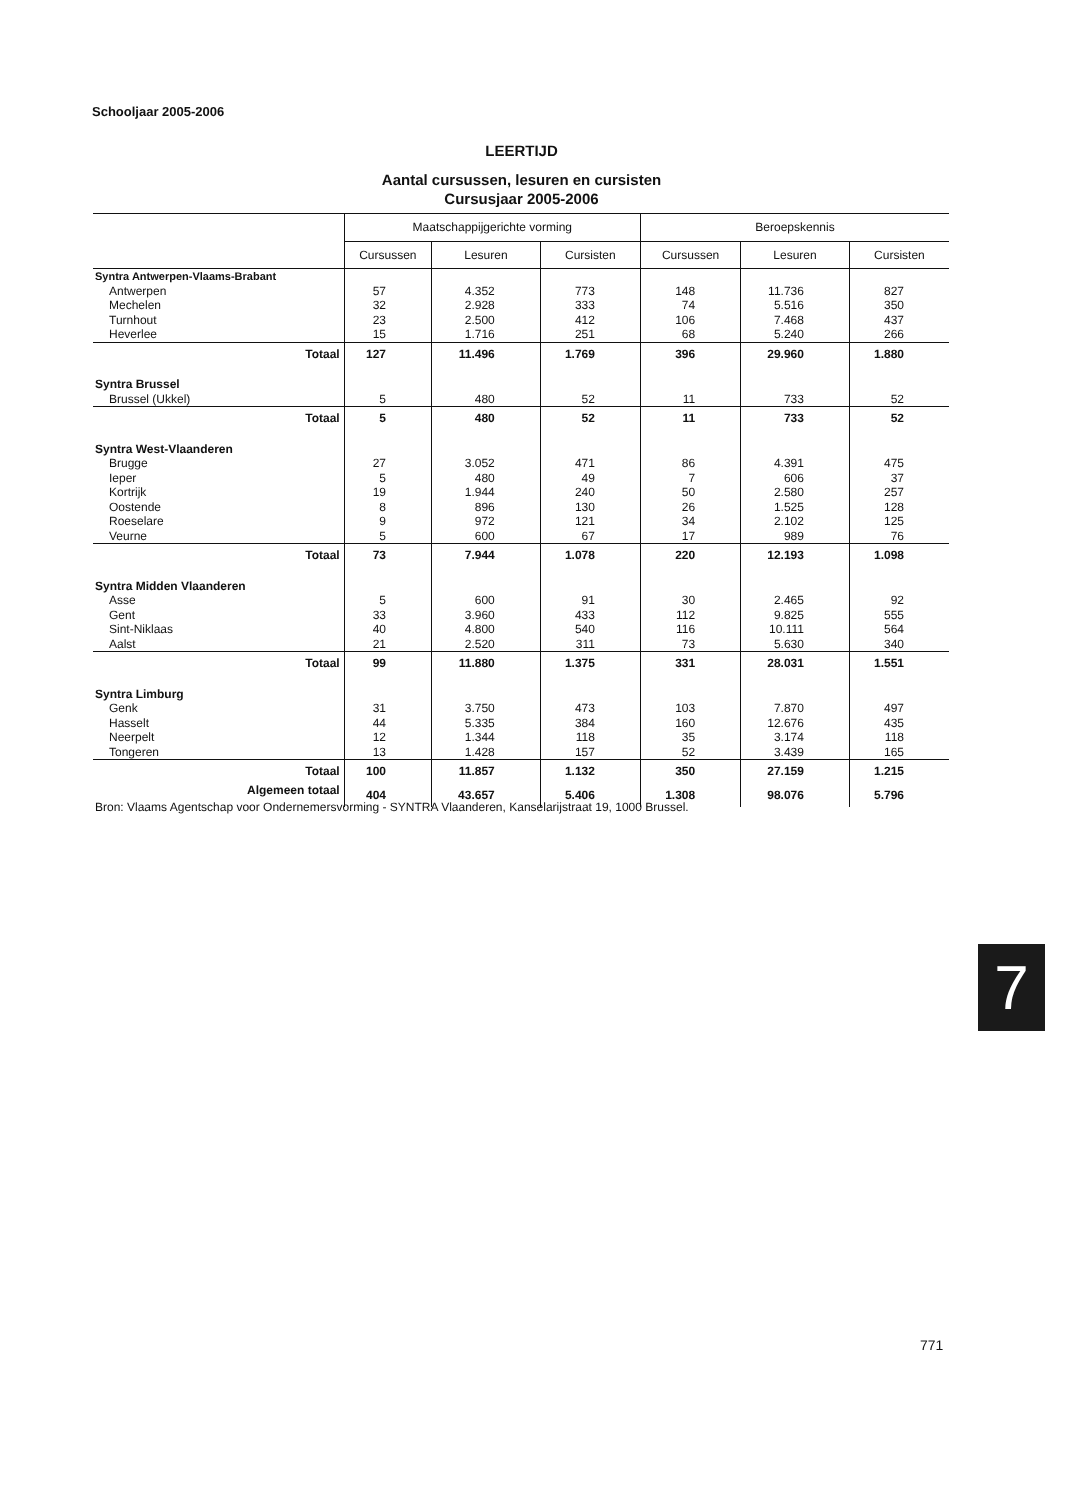Schooljaar 2005-2006
LEERTIJD
Aantal cursussen, lesuren en cursisten
Cursusjaar 2005-2006
| | Maatschappijgerichte vorming | | | Beroepskennis | | |
| --- | --- | --- | --- | --- | --- | --- |
| | Cursussen | Lesuren | Cursisten | Cursussen | Lesuren | Cursisten |
| Syntra Antwerpen-Vlaams-Brabant | | | | | | |
| Antwerpen | 57 | 4.352 | 773 | 148 | 11.736 | 827 |
| Mechelen | 32 | 2.928 | 333 | 74 | 5.516 | 350 |
| Turnhout | 23 | 2.500 | 412 | 106 | 7.468 | 437 |
| Heverlee | 15 | 1.716 | 251 | 68 | 5.240 | 266 |
| Totaal | 127 | 11.496 | 1.769 | 396 | 29.960 | 1.880 |
| Syntra Brussel | | | | | | |
| Brussel (Ukkel) | 5 | 480 | 52 | 11 | 733 | 52 |
| Totaal | 5 | 480 | 52 | 11 | 733 | 52 |
| Syntra West-Vlaanderen | | | | | | |
| Brugge | 27 | 3.052 | 471 | 86 | 4.391 | 475 |
| Ieper | 5 | 480 | 49 | 7 | 606 | 37 |
| Kortrijk | 19 | 1.944 | 240 | 50 | 2.580 | 257 |
| Oostende | 8 | 896 | 130 | 26 | 1.525 | 128 |
| Roeselare | 9 | 972 | 121 | 34 | 2.102 | 125 |
| Veurne | 5 | 600 | 67 | 17 | 989 | 76 |
| Totaal | 73 | 7.944 | 1.078 | 220 | 12.193 | 1.098 |
| Syntra Midden Vlaanderen | | | | | | |
| Asse | 5 | 600 | 91 | 30 | 2.465 | 92 |
| Gent | 33 | 3.960 | 433 | 112 | 9.825 | 555 |
| Sint-Niklaas | 40 | 4.800 | 540 | 116 | 10.111 | 564 |
| Aalst | 21 | 2.520 | 311 | 73 | 5.630 | 340 |
| Totaal | 99 | 11.880 | 1.375 | 331 | 28.031 | 1.551 |
| Syntra Limburg | | | | | | |
| Genk | 31 | 3.750 | 473 | 103 | 7.870 | 497 |
| Hasselt | 44 | 5.335 | 384 | 160 | 12.676 | 435 |
| Neerpelt | 12 | 1.344 | 118 | 35 | 3.174 | 118 |
| Tongeren | 13 | 1.428 | 157 | 52 | 3.439 | 165 |
| Totaal | 100 | 11.857 | 1.132 | 350 | 27.159 | 1.215 |
| Algemeen totaal | 404 | 43.657 | 5.406 | 1.308 | 98.076 | 5.796 |
Bron: Vlaams Agentschap voor Ondernemersvorming - SYNTRA Vlaanderen, Kanselarijstraat 19, 1000 Brussel.
7
771